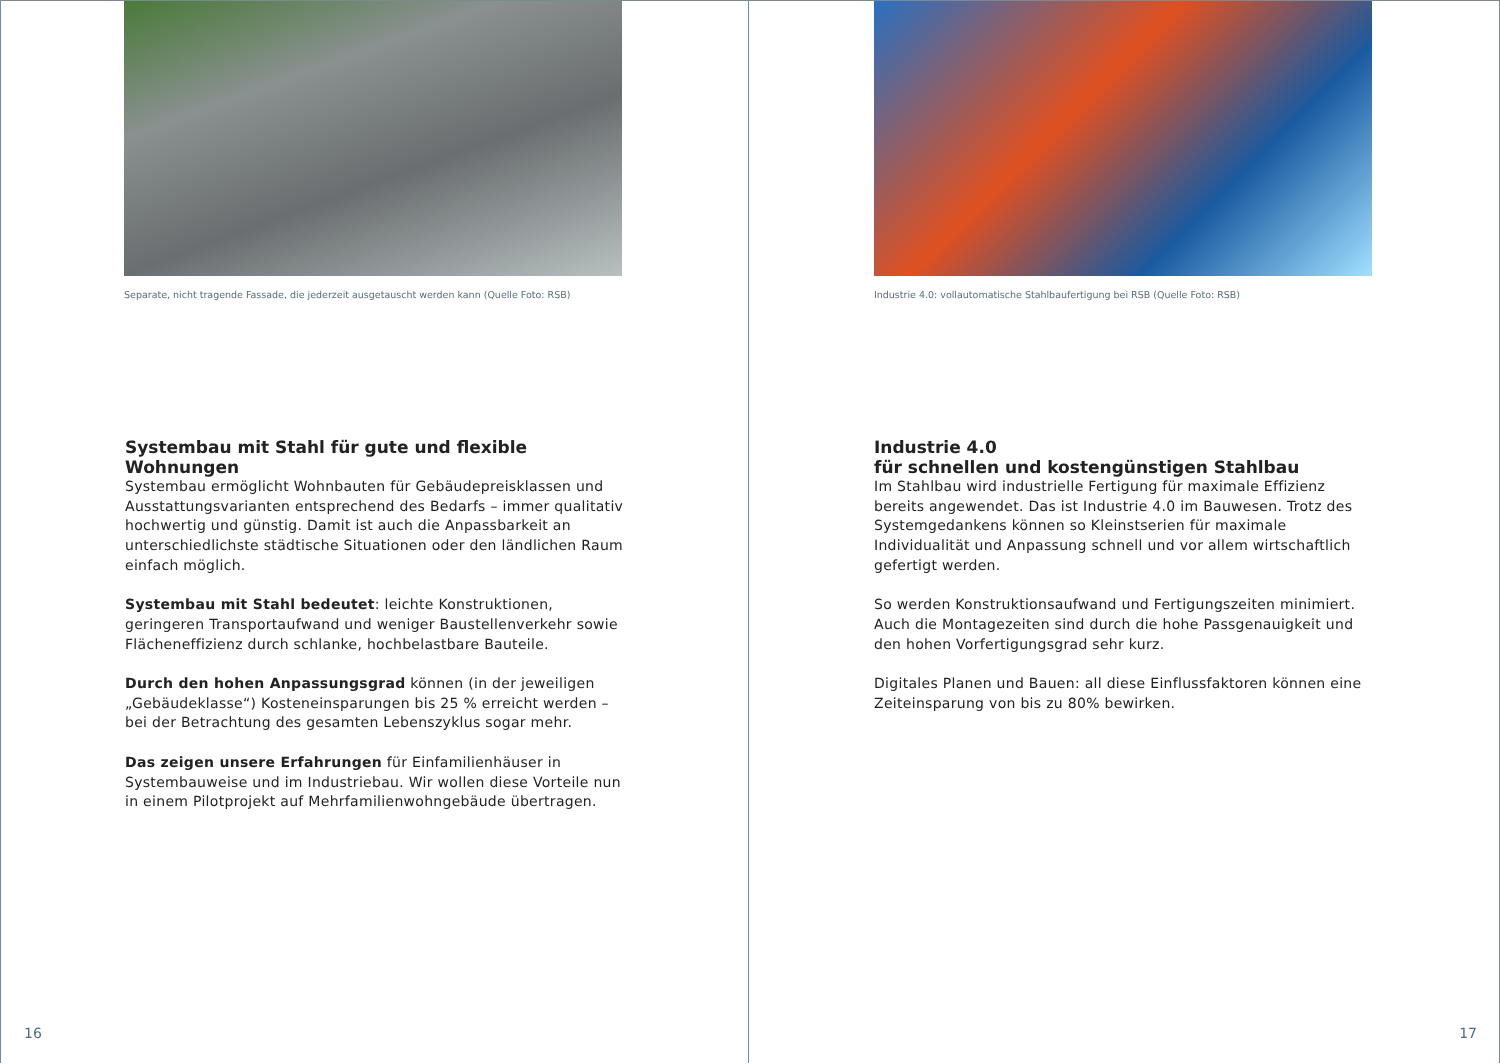Separate, nicht tragende Fassade, die jederzeit ausgetauscht werden kann (Quelle Foto: RSB)
Systembau mit Stahl für gute und flexible Wohnungen
Systembau ermöglicht Wohnbauten für Gebäudepreisklassen und Ausstattungsvarianten entsprechend des Bedarfs – immer qualitativ hochwertig und günstig. Damit ist auch die Anpassbarkeit an unterschiedlichste städtische Situationen oder den ländlichen Raum einfach möglich.
Systembau mit Stahl bedeutet: leichte Konstruktionen, geringeren Transportaufwand und weniger Baustellenverkehr sowie Flächeneffizienz durch schlanke, hochbelastbare Bauteile.
Durch den hohen Anpassungsgrad können (in der jeweiligen „Gebäudeklasse“) Kosteneinsparungen bis 25 % erreicht werden – bei der Betrachtung des gesamten Lebenszyklus sogar mehr.
Das zeigen unsere Erfahrungen für Einfamilienhäuser in Systembauweise und im Industriebau. Wir wollen diese Vorteile nun in einem Pilotprojekt auf Mehrfamilienwohngebäude übertragen.
16
Industrie 4.0: vollautomatische Stahlbaufertigung bei RSB (Quelle Foto: RSB)
Industrie 4.0
für schnellen und kostengünstigen Stahlbau
Im Stahlbau wird industrielle Fertigung für maximale Effizienz bereits angewendet. Das ist Industrie 4.0 im Bauwesen. Trotz des Systemgedankens können so Kleinstserien für maximale Individualität und Anpassung schnell und vor allem wirtschaftlich gefertigt werden.
So werden Konstruktionsaufwand und Fertigungszeiten minimiert. Auch die Montagezeiten sind durch die hohe Passgenauigkeit und den hohen Vorfertigungsgrad sehr kurz.
Digitales Planen und Bauen: all diese Einflussfaktoren können eine Zeiteinsparung von bis zu 80% bewirken.
17